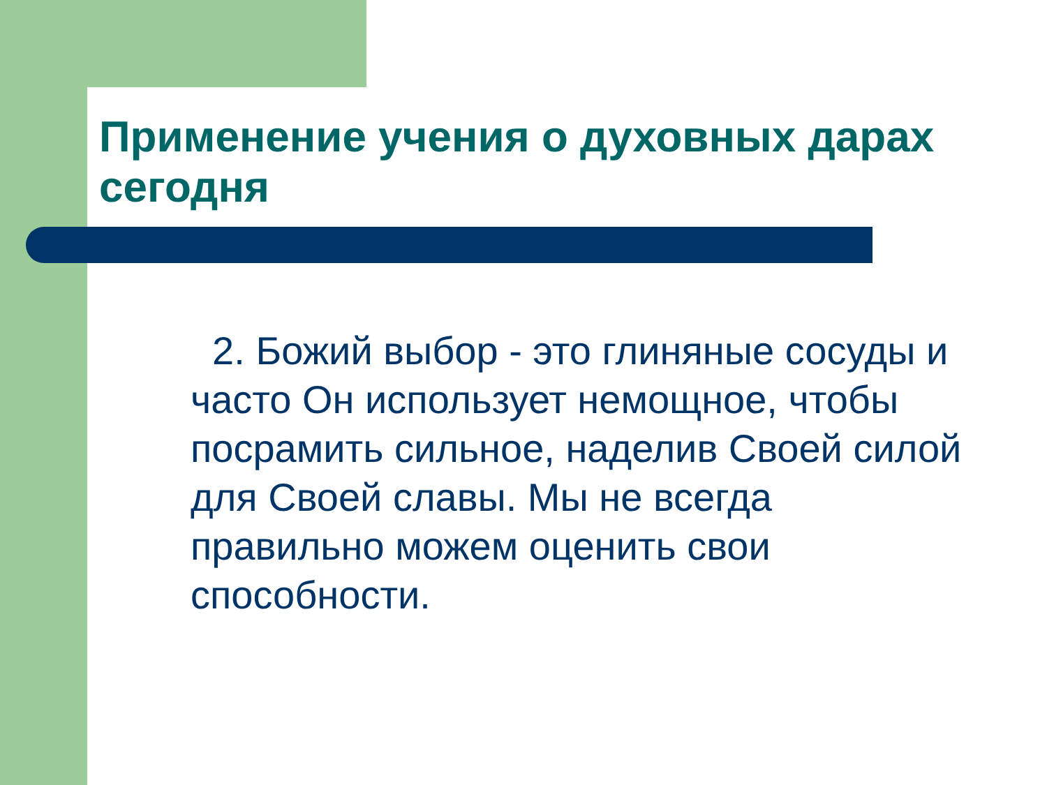Применение учения о духовных дарах сегодня
2. Божий выбор - это глиняные сосуды и часто Он использует немощное, чтобы посрамить сильное, наделив Своей силой для Своей славы. Мы не всегда правильно можем оценить свои способности.